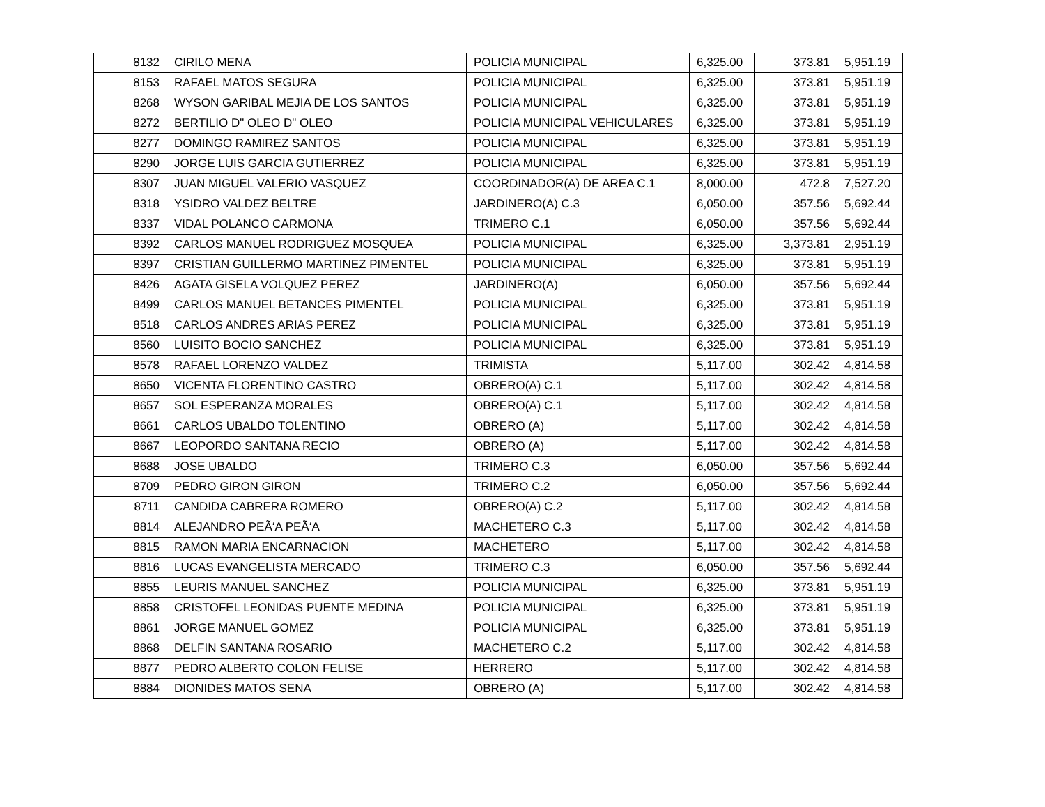| 8132 | CIRILO MENA | POLICIA MUNICIPAL | 6,325.00 | 373.81 | 5,951.19 |
| 8153 | RAFAEL MATOS SEGURA | POLICIA MUNICIPAL | 6,325.00 | 373.81 | 5,951.19 |
| 8268 | WYSON GARIBAL MEJIA DE LOS SANTOS | POLICIA MUNICIPAL | 6,325.00 | 373.81 | 5,951.19 |
| 8272 | BERTILIO D" OLEO D" OLEO | POLICIA MUNICIPAL VEHICULARES | 6,325.00 | 373.81 | 5,951.19 |
| 8277 | DOMINGO RAMIREZ SANTOS | POLICIA MUNICIPAL | 6,325.00 | 373.81 | 5,951.19 |
| 8290 | JORGE LUIS GARCIA GUTIERREZ | POLICIA MUNICIPAL | 6,325.00 | 373.81 | 5,951.19 |
| 8307 | JUAN MIGUEL VALERIO VASQUEZ | COORDINADOR(A) DE AREA C.1 | 8,000.00 | 472.8 | 7,527.20 |
| 8318 | YSIDRO VALDEZ BELTRE | JARDINERO(A) C.3 | 6,050.00 | 357.56 | 5,692.44 |
| 8337 | VIDAL POLANCO CARMONA | TRIMERO C.1 | 6,050.00 | 357.56 | 5,692.44 |
| 8392 | CARLOS MANUEL RODRIGUEZ MOSQUEA | POLICIA MUNICIPAL | 6,325.00 | 3,373.81 | 2,951.19 |
| 8397 | CRISTIAN GUILLERMO MARTINEZ PIMENTEL | POLICIA MUNICIPAL | 6,325.00 | 373.81 | 5,951.19 |
| 8426 | AGATA GISELA VOLQUEZ PEREZ | JARDINERO(A) | 6,050.00 | 357.56 | 5,692.44 |
| 8499 | CARLOS MANUEL BETANCES PIMENTEL | POLICIA MUNICIPAL | 6,325.00 | 373.81 | 5,951.19 |
| 8518 | CARLOS ANDRES ARIAS PEREZ | POLICIA MUNICIPAL | 6,325.00 | 373.81 | 5,951.19 |
| 8560 | LUISITO BOCIO SANCHEZ | POLICIA MUNICIPAL | 6,325.00 | 373.81 | 5,951.19 |
| 8578 | RAFAEL LORENZO VALDEZ | TRIMISTA | 5,117.00 | 302.42 | 4,814.58 |
| 8650 | VICENTA FLORENTINO CASTRO | OBRERO(A) C.1 | 5,117.00 | 302.42 | 4,814.58 |
| 8657 | SOL ESPERANZA MORALES | OBRERO(A) C.1 | 5,117.00 | 302.42 | 4,814.58 |
| 8661 | CARLOS UBALDO TOLENTINO | OBRERO (A) | 5,117.00 | 302.42 | 4,814.58 |
| 8667 | LEOPORDO SANTANA RECIO | OBRERO (A) | 5,117.00 | 302.42 | 4,814.58 |
| 8688 | JOSE UBALDO | TRIMERO C.3 | 6,050.00 | 357.56 | 5,692.44 |
| 8709 | PEDRO GIRON GIRON | TRIMERO C.2 | 6,050.00 | 357.56 | 5,692.44 |
| 8711 | CANDIDA CABRERA ROMERO | OBRERO(A) C.2 | 5,117.00 | 302.42 | 4,814.58 |
| 8814 | ALEJANDRO PEÃ‘A PEÃ‘A | MACHETERO C.3 | 5,117.00 | 302.42 | 4,814.58 |
| 8815 | RAMON MARIA ENCARNACION | MACHETERO | 5,117.00 | 302.42 | 4,814.58 |
| 8816 | LUCAS EVANGELISTA MERCADO | TRIMERO C.3 | 6,050.00 | 357.56 | 5,692.44 |
| 8855 | LEURIS MANUEL SANCHEZ | POLICIA MUNICIPAL | 6,325.00 | 373.81 | 5,951.19 |
| 8858 | CRISTOFEL LEONIDAS PUENTE MEDINA | POLICIA MUNICIPAL | 6,325.00 | 373.81 | 5,951.19 |
| 8861 | JORGE MANUEL GOMEZ | POLICIA MUNICIPAL | 6,325.00 | 373.81 | 5,951.19 |
| 8868 | DELFIN SANTANA ROSARIO | MACHETERO C.2 | 5,117.00 | 302.42 | 4,814.58 |
| 8877 | PEDRO ALBERTO COLON FELISE | HERRERO | 5,117.00 | 302.42 | 4,814.58 |
| 8884 | DIONIDES MATOS SENA | OBRERO (A) | 5,117.00 | 302.42 | 4,814.58 |